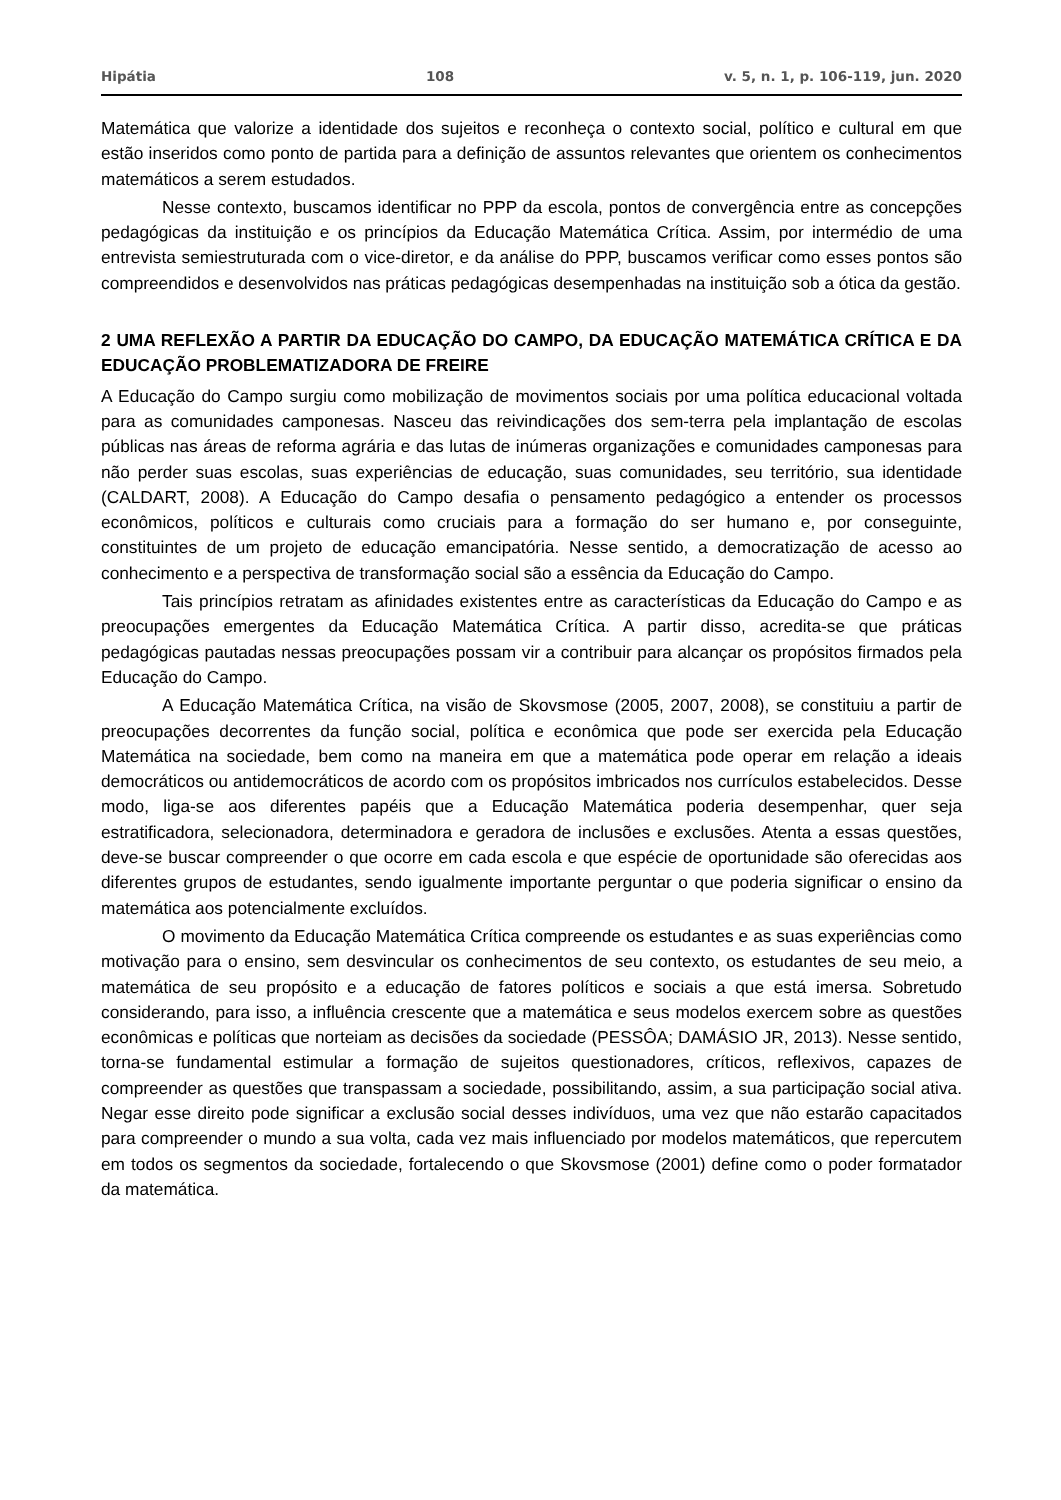Hipátia 108 v. 5, n. 1, p. 106-119, jun. 2020
Matemática que valorize a identidade dos sujeitos e reconheça o contexto social, político e cultural em que estão inseridos como ponto de partida para a definição de assuntos relevantes que orientem os conhecimentos matemáticos a serem estudados.
Nesse contexto, buscamos identificar no PPP da escola, pontos de convergência entre as concepções pedagógicas da instituição e os princípios da Educação Matemática Crítica. Assim, por intermédio de uma entrevista semiestruturada com o vice-diretor, e da análise do PPP, buscamos verificar como esses pontos são compreendidos e desenvolvidos nas práticas pedagógicas desempenhadas na instituição sob a ótica da gestão.
2 UMA REFLEXÃO A PARTIR DA EDUCAÇÃO DO CAMPO, DA EDUCAÇÃO MATEMÁTICA CRÍTICA E DA EDUCAÇÃO PROBLEMATIZADORA DE FREIRE
A Educação do Campo surgiu como mobilização de movimentos sociais por uma política educacional voltada para as comunidades camponesas. Nasceu das reivindicações dos sem-terra pela implantação de escolas públicas nas áreas de reforma agrária e das lutas de inúmeras organizações e comunidades camponesas para não perder suas escolas, suas experiências de educação, suas comunidades, seu território, sua identidade (CALDART, 2008). A Educação do Campo desafia o pensamento pedagógico a entender os processos econômicos, políticos e culturais como cruciais para a formação do ser humano e, por conseguinte, constituintes de um projeto de educação emancipatória. Nesse sentido, a democratização de acesso ao conhecimento e a perspectiva de transformação social são a essência da Educação do Campo.
Tais princípios retratam as afinidades existentes entre as características da Educação do Campo e as preocupações emergentes da Educação Matemática Crítica. A partir disso, acredita-se que práticas pedagógicas pautadas nessas preocupações possam vir a contribuir para alcançar os propósitos firmados pela Educação do Campo.
A Educação Matemática Crítica, na visão de Skovsmose (2005, 2007, 2008), se constituiu a partir de preocupações decorrentes da função social, política e econômica que pode ser exercida pela Educação Matemática na sociedade, bem como na maneira em que a matemática pode operar em relação a ideais democráticos ou antidemocráticos de acordo com os propósitos imbricados nos currículos estabelecidos. Desse modo, liga-se aos diferentes papéis que a Educação Matemática poderia desempenhar, quer seja estratificadora, selecionadora, determinadora e geradora de inclusões e exclusões. Atenta a essas questões, deve-se buscar compreender o que ocorre em cada escola e que espécie de oportunidade são oferecidas aos diferentes grupos de estudantes, sendo igualmente importante perguntar o que poderia significar o ensino da matemática aos potencialmente excluídos.
O movimento da Educação Matemática Crítica compreende os estudantes e as suas experiências como motivação para o ensino, sem desvincular os conhecimentos de seu contexto, os estudantes de seu meio, a matemática de seu propósito e a educação de fatores políticos e sociais a que está imersa. Sobretudo considerando, para isso, a influência crescente que a matemática e seus modelos exercem sobre as questões econômicas e políticas que norteiam as decisões da sociedade (PESSÔA; DAMÁSIO JR, 2013). Nesse sentido, torna-se fundamental estimular a formação de sujeitos questionadores, críticos, reflexivos, capazes de compreender as questões que transpassam a sociedade, possibilitando, assim, a sua participação social ativa. Negar esse direito pode significar a exclusão social desses indivíduos, uma vez que não estarão capacitados para compreender o mundo a sua volta, cada vez mais influenciado por modelos matemáticos, que repercutem em todos os segmentos da sociedade, fortalecendo o que Skovsmose (2001) define como o poder formatador da matemática.